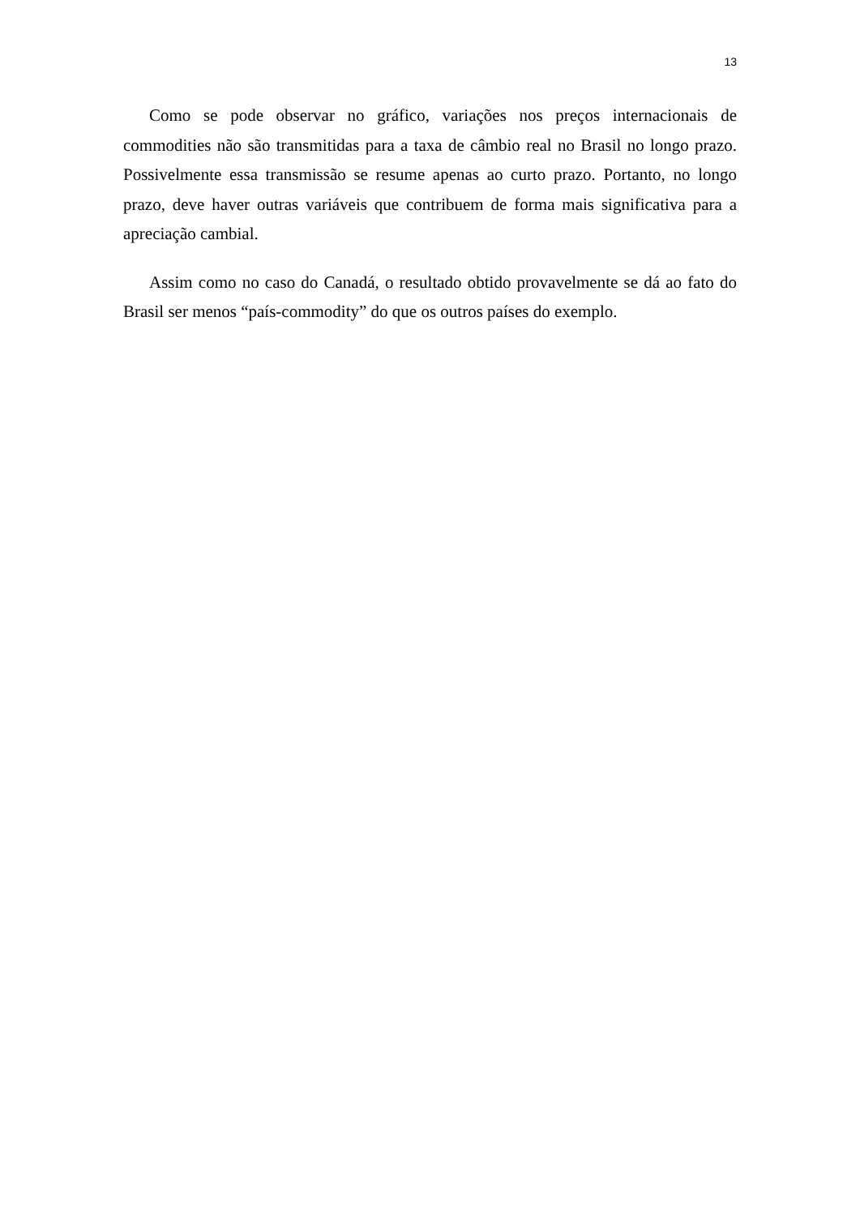13
Como se pode observar no gráfico, variações nos preços internacionais de commodities não são transmitidas para a taxa de câmbio real no Brasil no longo prazo. Possivelmente essa transmissão se resume apenas ao curto prazo. Portanto, no longo prazo, deve haver outras variáveis que contribuem de forma mais significativa para a apreciação cambial.
Assim como no caso do Canadá, o resultado obtido provavelmente se dá ao fato do Brasil ser menos “país-commodity” do que os outros países do exemplo.